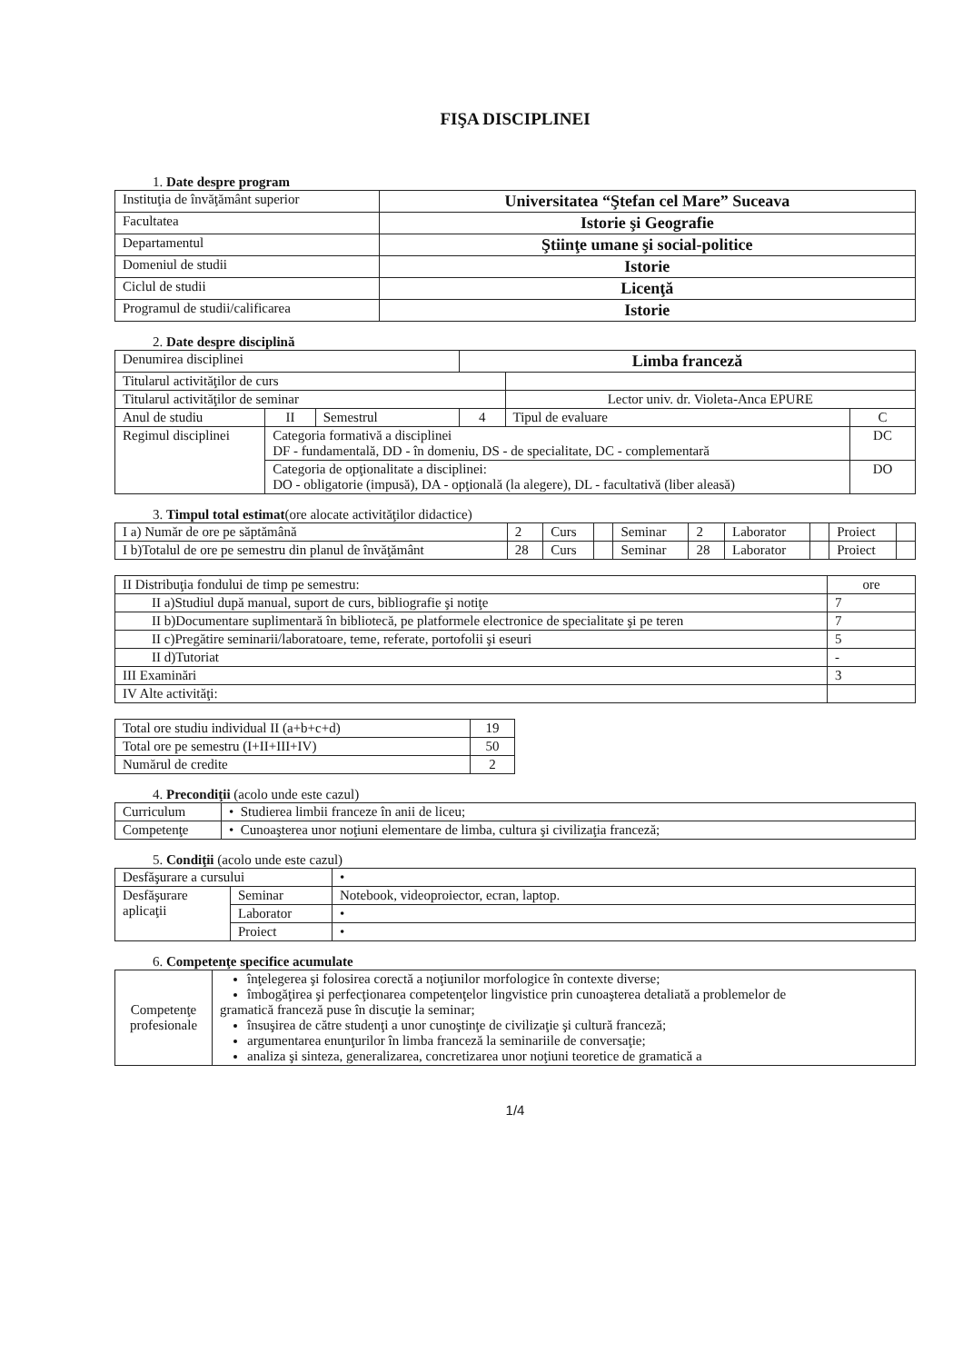FIŞA DISCIPLINEI
1. Date despre program
| Instituţia de învăţământ superior | Universitatea “Ştefan cel Mare” Suceava |
| Facultatea | Istorie şi Geografie |
| Departamentul | Ştiinţe umane şi social-politice |
| Domeniul de studii | Istorie |
| Ciclul de studii | Licenţă |
| Programul de studii/calificarea | Istorie |
2. Date despre disciplină
| Denumirea disciplinei | | | Limba franceză | | | |
| Titularul activităţilor de curs | | | | | | |
| Titularul activităţilor de seminar | | | | Lector univ. dr. Violeta-Anca EPURE | | |
| Anul de studiu | II | Semestrul | 4 | Tipul de evaluare | C | |
| Regimul disciplinei | Categoria formativă a disciplinei DF - fundamentală, DD - în domeniu, DS - de specialitate, DC - complementară | | | | | DC |
| | Categoria de opţionalitate a disciplinei: DO - obligatorie (impusă), DA - opţională (la alegere), DL - facultativă (liber aleasă) | | | | | DO |
3. Timpul total estimat(ore alocate activităţilor didactice)
| I a) Număr de ore pe săptămână | 2 | Curs | | Seminar | 2 | Laborator | | Proiect | |
| I b)Totalul de ore pe semestru din planul de învăţământ | 28 | Curs | | Seminar | 28 | Laborator | | Proiect | |
| II Distribuţia fondului de timp pe semestru: | ore |
| II a)Studiul după manual, suport de curs, bibliografie şi notiţe | 7 |
| II b)Documentare suplimentară în bibliotecă, pe platformele electronice de specialitate şi pe teren | 7 |
| II c)Pregătire seminarii/laboratoare, teme, referate, portofolii şi eseuri | 5 |
| II d)Tutoriat | - |
| III Examinări | 3 |
| IV Alte activităţi: | |
| Total ore studiu individual II (a+b+c+d) | 19 |
| Total ore pe semestru (I+II+III+IV) | 50 |
| Numărul de credite | 2 |
4. Precondiţii (acolo unde este cazul)
| Curriculum | • Studierea limbii franceze în anii de liceu; |
| Competenţe | • Cunoaşterea unor noţiuni elementare de limba, cultura şi civilizaţia franceză; |
5. Condiţii (acolo unde este cazul)
| Desfăşurare a cursului | | • |
| Desfăşurare aplicaţii | Seminar | Notebook, videoproiector, ecran, laptop. |
| | Laborator | • |
| | Proiect | • |
6. Competenţe specifice acumulate
| Competenţe profesionale | înţelegerea şi folosirea corectă a noţiunilor morfologice în contexte diverse; îmbogăţirea şi perfecţionarea competenţelor lingvistice prin cunoaşterea detaliată a problemelor de gramatică franceză puse în discuţie la seminar; însuşirea de către studenţi a unor cunoştinţe de civilizaţie şi cultură franceză; argumentarea enunţurilor în limba franceză la seminariile de conversaţie; analiza şi sinteza, generalizarea, concretizarea unor noţiuni teoretice de gramatică a |
1/4